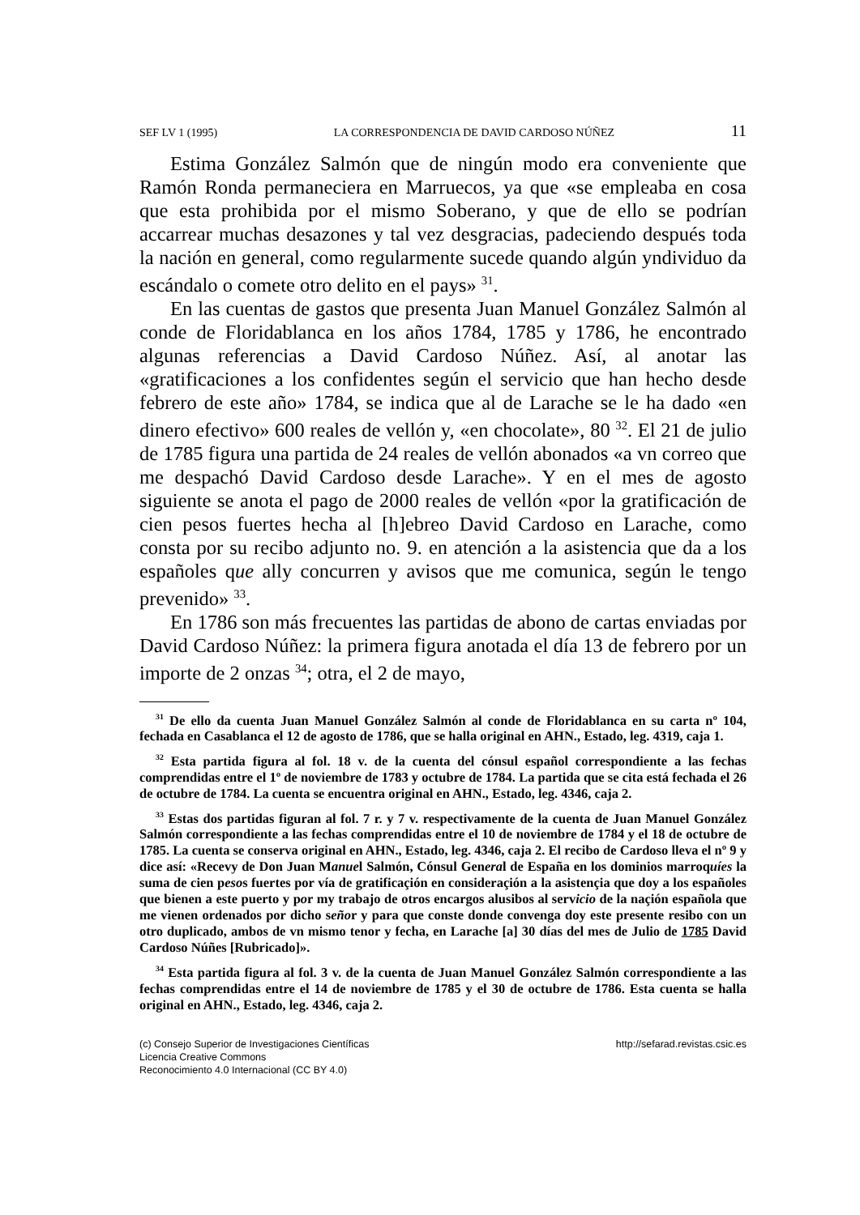SEF LV 1 (1995) LA CORRESPONDENCIA DE DAVID CARDOSO NÚÑEZ 11
Estima González Salmón que de ningún modo era conveniente que Ramón Ronda permaneciera en Marruecos, ya que «se empleaba en cosa que esta prohibida por el mismo Soberano, y que de ello se podrían accarrear muchas desazones y tal vez desgracias, padeciendo después toda la nación en general, como regularmente sucede quando algún yndividuo da escándalo o comete otro delito en el pays» <sup>31</sup>.
En las cuentas de gastos que presenta Juan Manuel González Salmón al conde de Floridablanca en los años 1784, 1785 y 1786, he encontrado algunas referencias a David Cardoso Núñez. Así, al anotar las «gratificaciones a los confidentes según el servicio que han hecho desde febrero de este año» 1784, se indica que al de Larache se le ha dado «en dinero efectivo» 600 reales de vellón y, «en chocolate», 80 <sup>32</sup>. El 21 de julio de 1785 figura una partida de 24 reales de vellón abonados «a vn correo que me despachó David Cardoso desde Larache». Y en el mes de agosto siguiente se anota el pago de 2000 reales de vellón «por la gratificación de cien pesos fuertes hecha al [h]ebreo David Cardoso en Larache, como consta por su recibo adjunto no. 9. en atención a la asistencia que da a los españoles que ally concurren y avisos que me comunica, según le tengo prevenido» <sup>33</sup>.
En 1786 son más frecuentes las partidas de abono de cartas enviadas por David Cardoso Núñez: la primera figura anotada el día 13 de febrero por un importe de 2 onzas <sup>34</sup>; otra, el 2 de mayo,
<sup>31</sup> De ello da cuenta Juan Manuel González Salmón al conde de Floridablanca en su carta nº 104, fechada en Casablanca el 12 de agosto de 1786, que se halla original en AHN., Estado, leg. 4319, caja 1.
<sup>32</sup> Esta partida figura al fol. 18 v. de la cuenta del cónsul español correspondiente a las fechas comprendidas entre el 1º de noviembre de 1783 y octubre de 1784. La partida que se cita está fechada el 26 de octubre de 1784. La cuenta se encuentra original en AHN., Estado, leg. 4346, caja 2.
<sup>33</sup> Estas dos partidas figuran al fol. 7 r. y 7 v. respectivamente de la cuenta de Juan Manuel González Salmón correspondiente a las fechas comprendidas entre el 10 de noviembre de 1784 y el 18 de octubre de 1785. La cuenta se conserva original en AHN., Estado, leg. 4346, caja 2. El recibo de Cardoso lleva el nº 9 y dice así: «Recevy de Don Juan Manuel Salmón, Cónsul General de España en los dominios marroquíes la suma de cien pesos fuertes por vía de gratificaçión en consideraçión a la asistençia que doy a los españoles que bienen a este puerto y por my trabajo de otros encargos alusibos al servicio de la naçión española que me vienen ordenados por dicho señor y para que conste donde convenga doy este presente resibo con un otro duplicado, ambos de vn mismo tenor y fecha, en Larache [a] 30 días del mes de Julio de 1785 David Cardoso Núñes [Rubricado]».
<sup>34</sup> Esta partida figura al fol. 3 v. de la cuenta de Juan Manuel González Salmón correspondiente a las fechas comprendidas entre el 14 de noviembre de 1785 y el 30 de octubre de 1786. Esta cuenta se halla original en AHN., Estado, leg. 4346, caja 2.
(c) Consejo Superior de Investigaciones Científicas
Licencia Creative Commons
Reconocimiento 4.0 Internacional (CC BY 4.0)
http://sefarad.revistas.csic.es